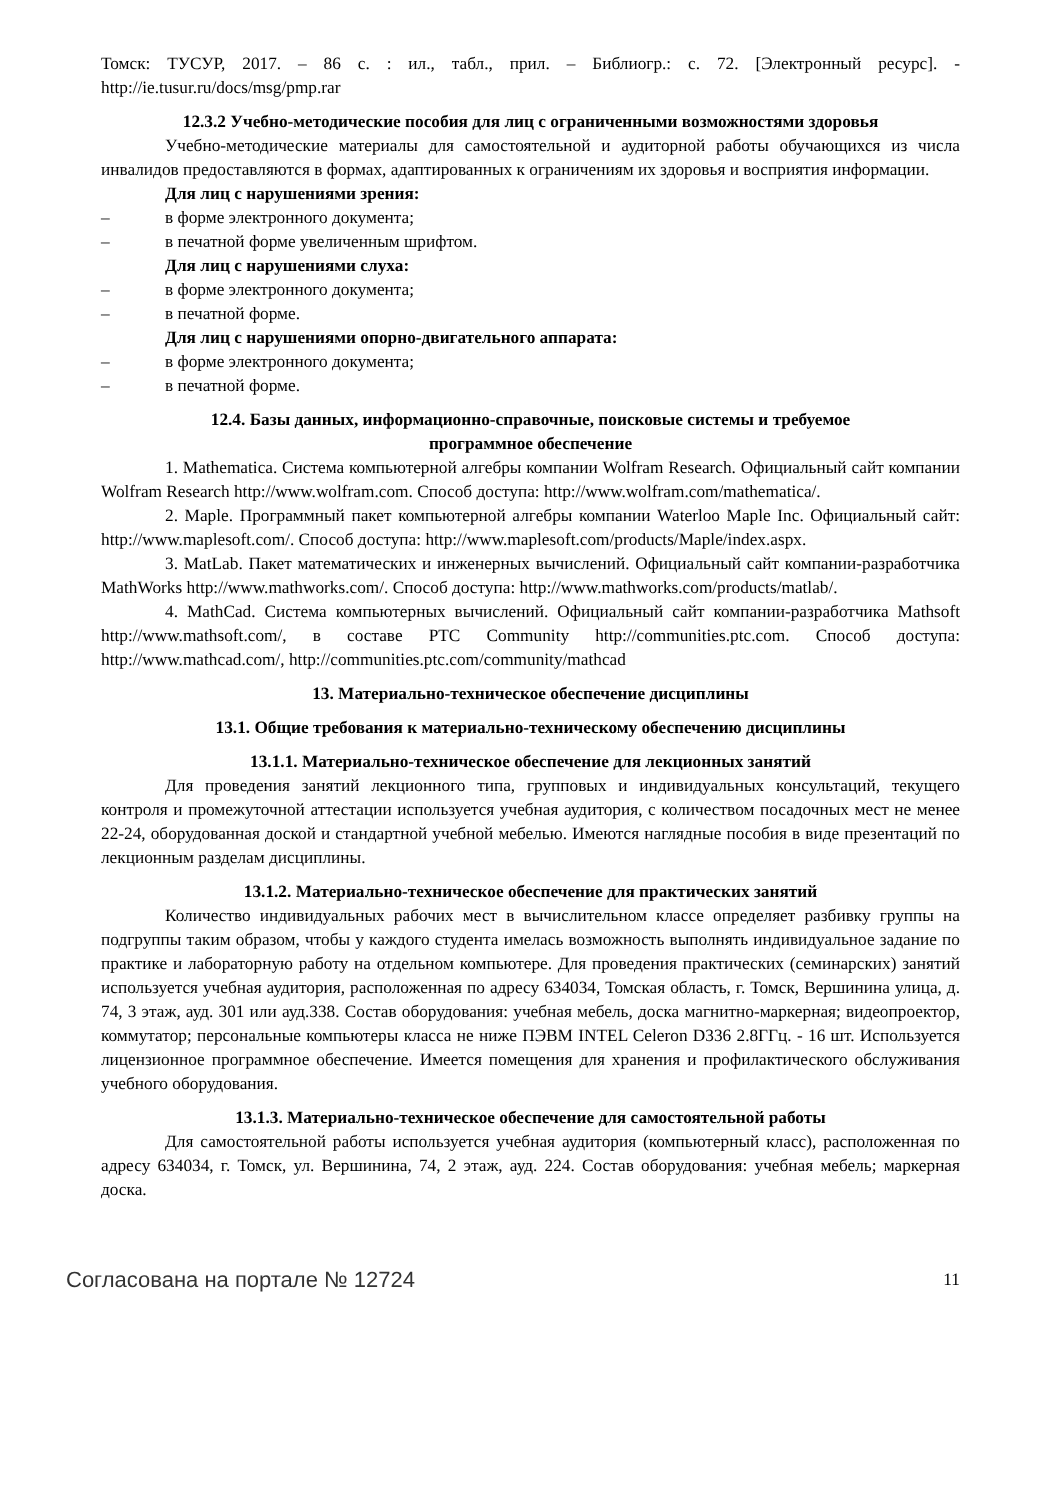Томск: ТУСУР, 2017. – 86 с. : ил., табл., прил. – Библиогр.: с. 72. [Электронный ресурс]. - http://ie.tusur.ru/docs/msg/pmp.rar
12.3.2 Учебно-методические пособия для лиц с ограниченными возможностями здоровья
Учебно-методические материалы для самостоятельной и аудиторной работы обучающихся из числа инвалидов предоставляются в формах, адаптированных к ограничениям их здоровья и восприятия информации.
Для лиц с нарушениями зрения:
– в форме электронного документа;
– в печатной форме увеличенным шрифтом.
Для лиц с нарушениями слуха:
– в форме электронного документа;
– в печатной форме.
Для лиц с нарушениями опорно-двигательного аппарата:
– в форме электронного документа;
– в печатной форме.
12.4. Базы данных, информационно-справочные, поисковые системы и требуемое
программное обеспечение
1. Mathematica. Система компьютерной алгебры компании Wolfram Research. Официальный сайт компании Wolfram Research http://www.wolfram.com. Способ доступа: http://www.wolfram.com/mathematica/.
2. Maple. Программный пакет компьютерной алгебры компании Waterloo Maple Inc. Официальный сайт: http://www.maplesoft.com/. Способ доступа: http://www.maplesoft.com/products/Maple/index.aspx.
3. MatLab. Пакет математических и инженерных вычислений. Официальный сайт компании-разработчика MathWorks http://www.mathworks.com/. Способ доступа: http://www.mathworks.com/products/matlab/.
4. MathCad. Система компьютерных вычислений. Официальный сайт компании-разработчика Mathsoft http://www.mathsoft.com/, в составе PTC Community http://communities.ptc.com. Способ доступа: http://www.mathcad.com/, http://communities.ptc.com/community/mathcad
13. Материально-техническое обеспечение дисциплины
13.1. Общие требования к материально-техническому обеспечению дисциплины
13.1.1. Материально-техническое обеспечение для лекционных занятий
Для проведения занятий лекционного типа, групповых и индивидуальных консультаций, текущего контроля и промежуточной аттестации используется учебная аудитория, с количеством посадочных мест не менее 22-24, оборудованная доской и стандартной учебной мебелью. Имеются наглядные пособия в виде презентаций по лекционным разделам дисциплины.
13.1.2. Материально-техническое обеспечение для практических занятий
Количество индивидуальных рабочих мест в вычислительном классе определяет разбивку группы на подгруппы таким образом, чтобы у каждого студента имелась возможность выполнять индивидуальное задание по практике и лабораторную работу на отдельном компьютере. Для проведения практических (семинарских) занятий используется учебная аудитория, расположенная по адресу 634034, Томская область, г. Томск, Вершинина улица, д. 74, 3 этаж, ауд. 301 или ауд.338. Состав оборудования: учебная мебель, доска магнитно-маркерная; видеопроектор, коммутатор; персональные компьютеры класса не ниже ПЭВМ INTEL Celeron D336 2.8ГГц. - 16 шт. Используется лицензионное программное обеспечение. Имеется помещения для хранения и профилактического обслуживания учебного оборудования.
13.1.3. Материально-техническое обеспечение для самостоятельной работы
Для самостоятельной работы используется учебная аудитория (компьютерный класс), расположенная по адресу 634034, г. Томск, ул. Вершинина, 74, 2 этаж, ауд. 224. Состав оборудования: учебная мебель; маркерная доска.
Согласована на портале № 12724 11